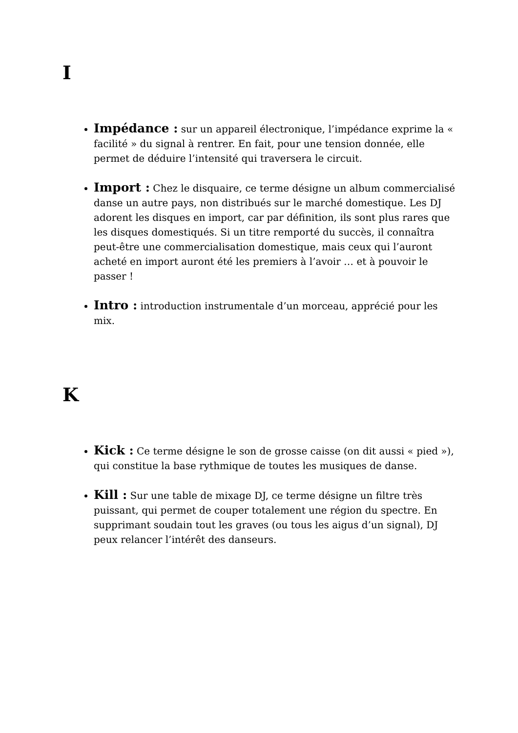I
Impédance : sur un appareil électronique, l’impédance exprime la « facilité » du signal à rentrer. En fait, pour une tension donnée, elle permet de déduire l’intensité qui traversera le circuit.
Import : Chez le disquaire, ce terme désigne un album commercialisé danse un autre pays, non distribués sur le marché domestique. Les DJ adorent les disques en import, car par définition, ils sont plus rares que les disques domestiqués. Si un titre remporté du succès, il connaîtra peut-être une commercialisation domestique, mais ceux qui l’auront acheté en import auront été les premiers à l’avoir … et à pouvoir le passer !
Intro : introduction instrumentale d’un morceau, apprécié pour les mix.
K
Kick : Ce terme désigne le son de grosse caisse (on dit aussi « pied »), qui constitue la base rythmique de toutes les musiques de danse.
Kill : Sur une table de mixage DJ, ce terme désigne un filtre très puissant, qui permet de couper totalement une région du spectre. En supprimant soudain tout les graves (ou tous les aigus d’un signal), DJ peux relancer l’intérêt des danseurs.